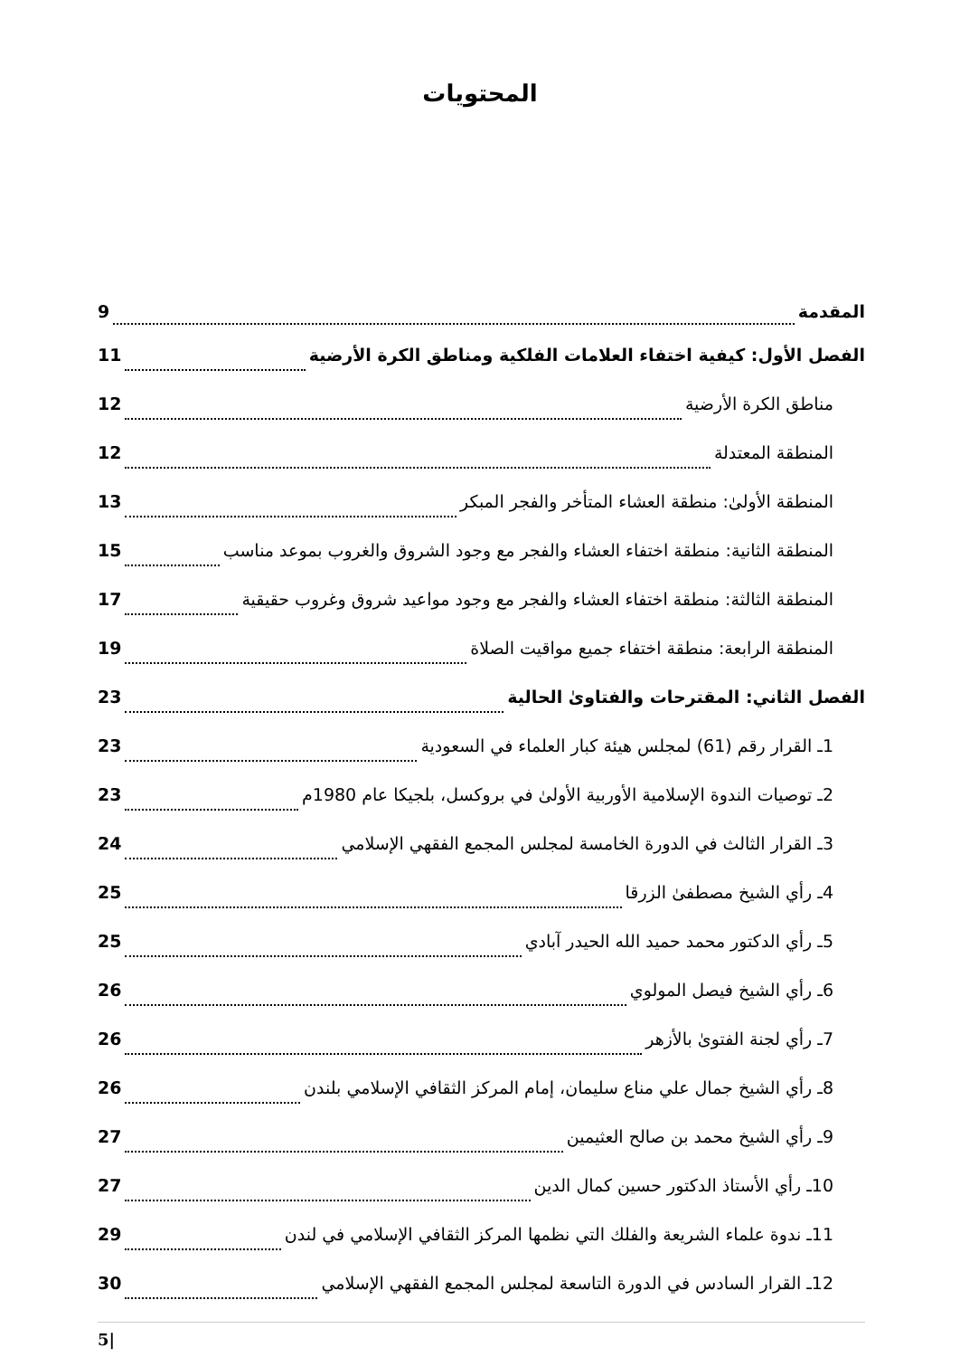المحتويات
المقدمة 9
الفصل الأول: كيفية اختفاء العلامات الفلكية ومناطق الكرة الأرضية 11
مناطق الكرة الأرضية 12
المنطقة المعتدلة 12
المنطقة الأولىٰ: منطقة العشاء المتأخر والفجر المبكر 13
المنطقة الثانية: منطقة اختفاء العشاء والفجر مع وجود الشروق والغروب بموعد مناسب 15
المنطقة الثالثة: منطقة اختفاء العشاء والفجر مع وجود مواعيد شروق وغروب حقيقية 17
المنطقة الرابعة: منطقة اختفاء جميع مواقيت الصلاة 19
الفصل الثاني: المقترحات والفتاوىٰ الحالية 23
1ـ القرار رقم (61) لمجلس هيئة كبار العلماء في السعودية 23
2ـ توصيات الندوة الإسلامية الأوربية الأولىٰ في بروكسل، بلجيكا عام 1980م 23
3ـ القرار الثالث في الدورة الخامسة لمجلس المجمع الفقهي الإسلامي 24
4ـ رأي الشيخ مصطفىٰ الزرقا 25
5ـ رأي الدكتور محمد حميد الله الحيدر آبادي 25
6ـ رأي الشيخ فيصل المولوي 26
7ـ رأي لجنة الفتوىٰ بالأزهر 26
8ـ رأي الشيخ جمال علي مناع سليمان، إمام المركز الثقافي الإسلامي بلندن 26
9ـ رأي الشيخ محمد بن صالح العثيمين 27
10ـ رأي الأستاذ الدكتور حسين كمال الدين 27
11ـ ندوة علماء الشريعة والفلك التي نظمها المركز الثقافي الإسلامي في لندن 29
12ـ القرار السادس في الدورة التاسعة لمجلس المجمع الفقهي الإسلامي 30
5|